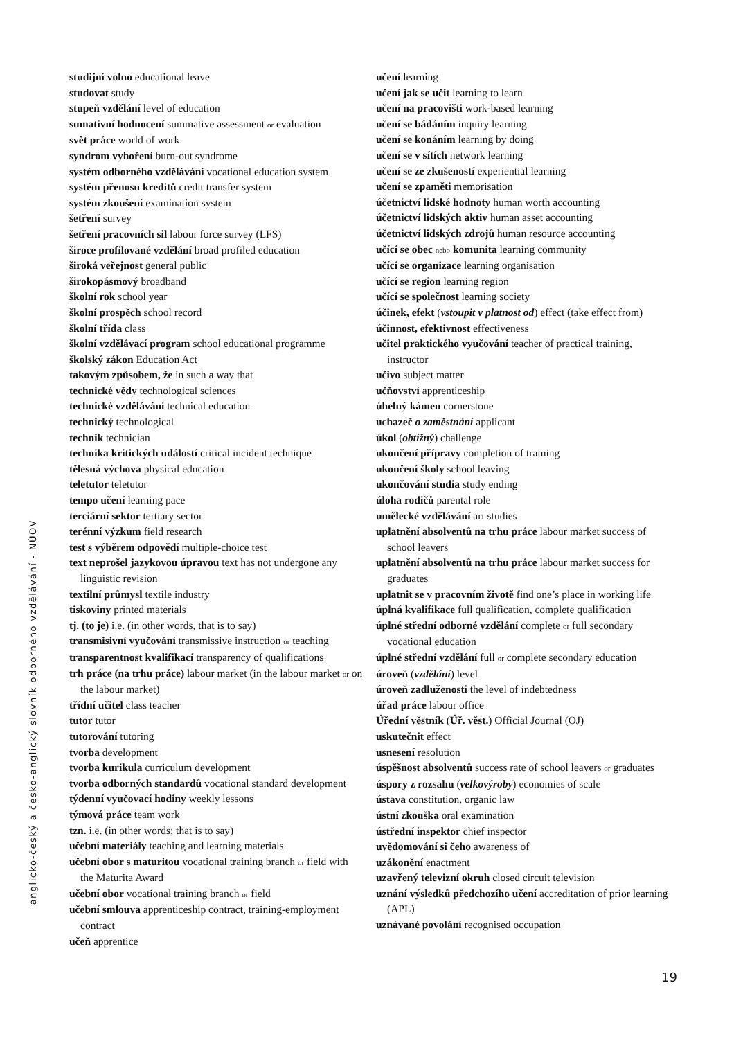studijní volno educational leave
studovat study
stupeň vzdělání level of education
sumativní hodnocení summative assessment or evaluation
svět práce world of work
syndrom vyhoření burn-out syndrome
systém odborného vzdělávání vocational education system
systém přenosu kreditů credit transfer system
systém zkoušení examination system
šetření survey
šetření pracovních sil labour force survey (LFS)
široce profilované vzdělání broad profiled education
široká veřejnost general public
širokopásmový broadband
školní rok school year
školní prospěch school record
školní třída class
školní vzdělávací program school educational programme
školský zákon Education Act
takovým způsobem, že in such a way that
technické vědy technological sciences
technické vzdělávání technical education
technický technological
technik technician
technika kritických událostí critical incident technique
tělesná výchova physical education
teletutor teletutor
tempo učení learning pace
terciární sektor tertiary sector
terénní výzkum field research
test s výběrem odpovědí multiple-choice test
text neprošel jazykovou úpravou text has not undergone any linguistic revision
textilní průmysl textile industry
tiskoviny printed materials
tj. (to je) i.e. (in other words, that is to say)
transmisivní vyučování transmissive instruction or teaching
transparentnost kvalifikací transparency of qualifications
trh práce (na trhu práce) labour market (in the labour market or on the labour market)
třídní učitel class teacher
tutor tutor
tutorování tutoring
tvorba development
tvorba kurikula curriculum development
tvorba odborných standardů vocational standard development
týdenní vyučovací hodiny weekly lessons
týmová práce team work
tzn. i.e. (in other words; that is to say)
učební materiály teaching and learning materials
učební obor s maturitou vocational training branch or field with the Maturita Award
učební obor vocational training branch or field
učební smlouva apprenticeship contract, training-employment contract
učeň apprentice
učení learning
učení jak se učit learning to learn
učení na pracovišti work-based learning
učení se bádáním inquiry learning
učení se konáním learning by doing
učení se v sítích network learning
učení se ze zkušeností experiential learning
učení se zpaměti memorisation
účetnictví lidské hodnoty human worth accounting
účetnictví lidských aktiv human asset accounting
účetnictví lidských zdrojů human resource accounting
učící se obec nebo komunita learning community
učící se organizace learning organisation
učící se region learning region
učící se společnost learning society
účinek, efekt (vstoupit v platnost od) effect (take effect from)
účinnost, efektivnost effectiveness
učitel praktického vyučování teacher of practical training, instructor
učivo subject matter
učňovství apprenticeship
úhelný kámen cornerstone
uchazeč o zaměstnání applicant
úkol (obtížný) challenge
ukončení přípravy completion of training
ukončení školy school leaving
ukončování studia study ending
úloha rodičů parental role
umělecké vzdělávání art studies
uplatnění absolventů na trhu práce labour market success of school leavers
uplatnění absolventů na trhu práce labour market success for graduates
uplatnit se v pracovním životě find one’s place in working life
úplná kvalifikace full qualification, complete qualification
úplné střední odborné vzdělání complete or full secondary vocational education
úplné střední vzdělání full or complete secondary education
úroveň (vzdělání) level
úroveň zadluženosti the level of indebtedness
úřad práce labour office
Úřední věstník (Úř. věst.) Official Journal (OJ)
uskutečnit effect
usnesení resolution
úspěšnost absolventů success rate of school leavers or graduates
úspory z rozsahu (velkovýroby) economies of scale
ústava constitution, organic law
ústní zkouška oral examination
ústřední inspektor chief inspector
uvědomování si čeho awareness of
uzákonění enactment
uzavřený televizní okruh closed circuit television
uznání výsledků předchozího učení accreditation of prior learning (APL)
uznávané povolání recognised occupation
anglicko-český a česko-anglický slovník odborného vzdělávání - NÚOV
19